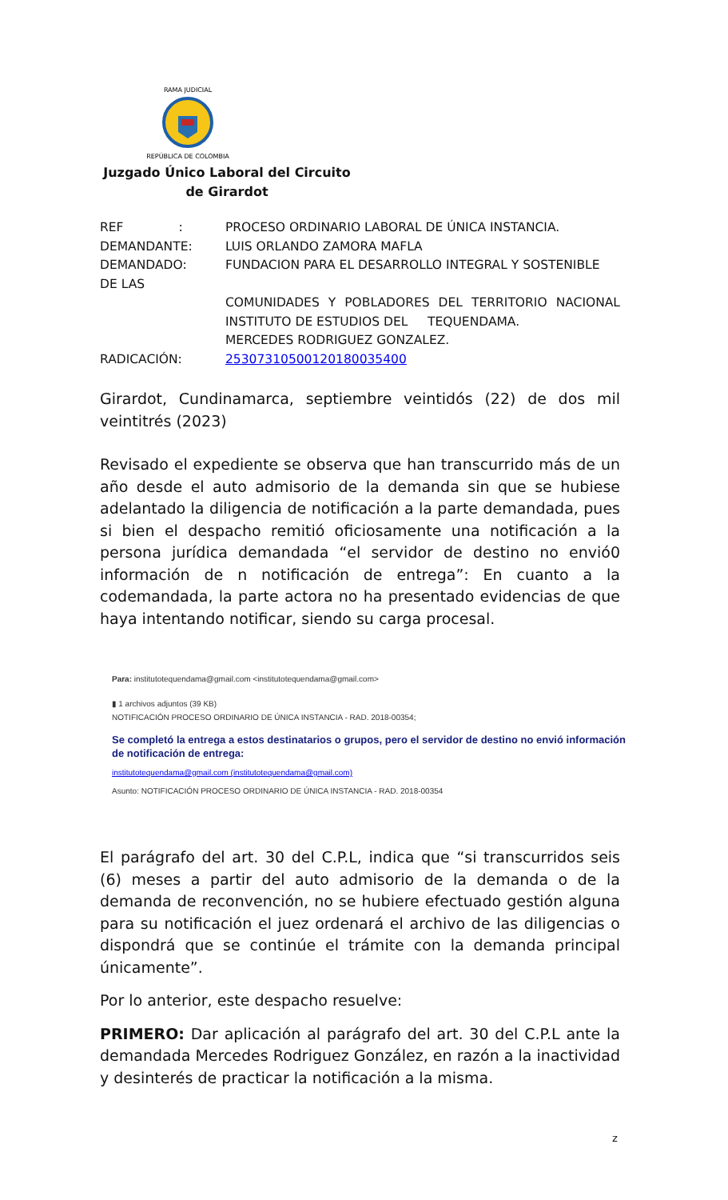RAMA JUDICIAL
REPÚBLICA DE COLOMBIA
Juzgado Único Laboral del Circuito de Girardot
REF :
PROCESO ORDINARIO LABORAL DE ÚNICA INSTANCIA.
DEMANDANTE: LUIS ORLANDO ZAMORA MAFLA
DEMANDADO: FUNDACION PARA EL DESARROLLO INTEGRAL Y SOSTENIBLE
DE LAS
COMUNIDADES Y POBLADORES DEL TERRITORIO NACIONAL INSTITUTO DE ESTUDIOS DEL TEQUENDAMA.
MERCEDES RODRIGUEZ GONZALEZ.
RADICACIÓN: 25307310500120180035400
Girardot, Cundinamarca, septiembre veintidós (22) de dos mil veintitrés (2023)
Revisado el expediente se observa que han transcurrido más de un año desde el auto admisorio de la demanda sin que se hubiese adelantado la diligencia de notificación a la parte demandada, pues si bien el despacho remitió oficiosamente una notificación a la persona jurídica demandada “el servidor de destino no envió0 información de n notificación de entrega”: En cuanto a la codemandada, la parte actora no ha presentado evidencias de que haya intentando notificar, siendo su carga procesal.
Para: institutotequendama@gmail.com <institutotequendama@gmail.com>
▮ 1 archivos adjuntos (39 KB)
NOTIFICACIÓN PROCESO ORDINARIO DE ÚNICA INSTANCIA - RAD. 2018-00354;
Se completó la entrega a estos destinatarios o grupos, pero el servidor de destino no envió información de notificación de entrega:
institutotequendama@gmail.com (institutotequendama@gmail.com)
Asunto: NOTIFICACIÓN PROCESO ORDINARIO DE ÚNICA INSTANCIA - RAD. 2018-00354
El parágrafo del art. 30 del C.P.L, indica que “si transcurridos seis (6) meses a partir del auto admisorio de la demanda o de la demanda de reconvención, no se hubiere efectuado gestión alguna para su notificación el juez ordenará el archivo de las diligencias o dispondrá que se continúe el trámite con la demanda principal únicamente”.
Por lo anterior, este despacho resuelve:
PRIMERO: Dar aplicación al parágrafo del art. 30 del C.P.L ante la demandada Mercedes Rodriguez González, en razón a la inactividad y desinterés de practicar la notificación a la misma.
z